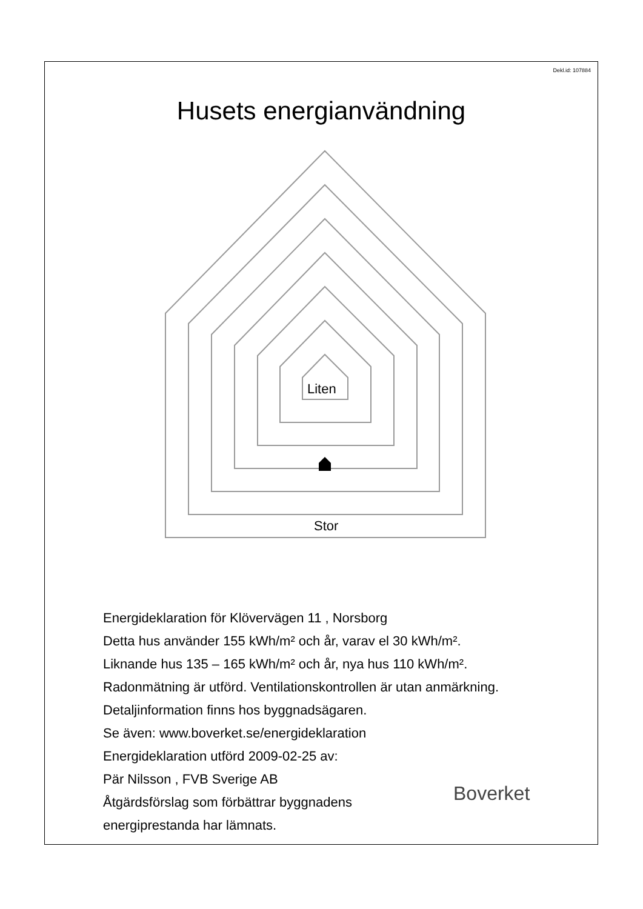Dekl.id: 107884
Husets energianvändning
Liten
Stor
Energideklaration för Klövervägen 11 , Norsborg
Detta hus använder 155 kWh/m² och år, varav el 30 kWh/m².
Liknande hus 135 – 165 kWh/m² och år, nya hus 110 kWh/m².
Radonmätning är utförd. Ventilationskontrollen är utan anmärkning.
Detaljinformation finns hos byggnadsägaren.
Se även: www.boverket.se/energideklaration
Energideklaration utförd 2009-02-25 av:
Pär Nilsson , FVB Sverige AB
Åtgärdsförslag som förbättrar byggnadens
energiprestanda har lämnats.
Boverket